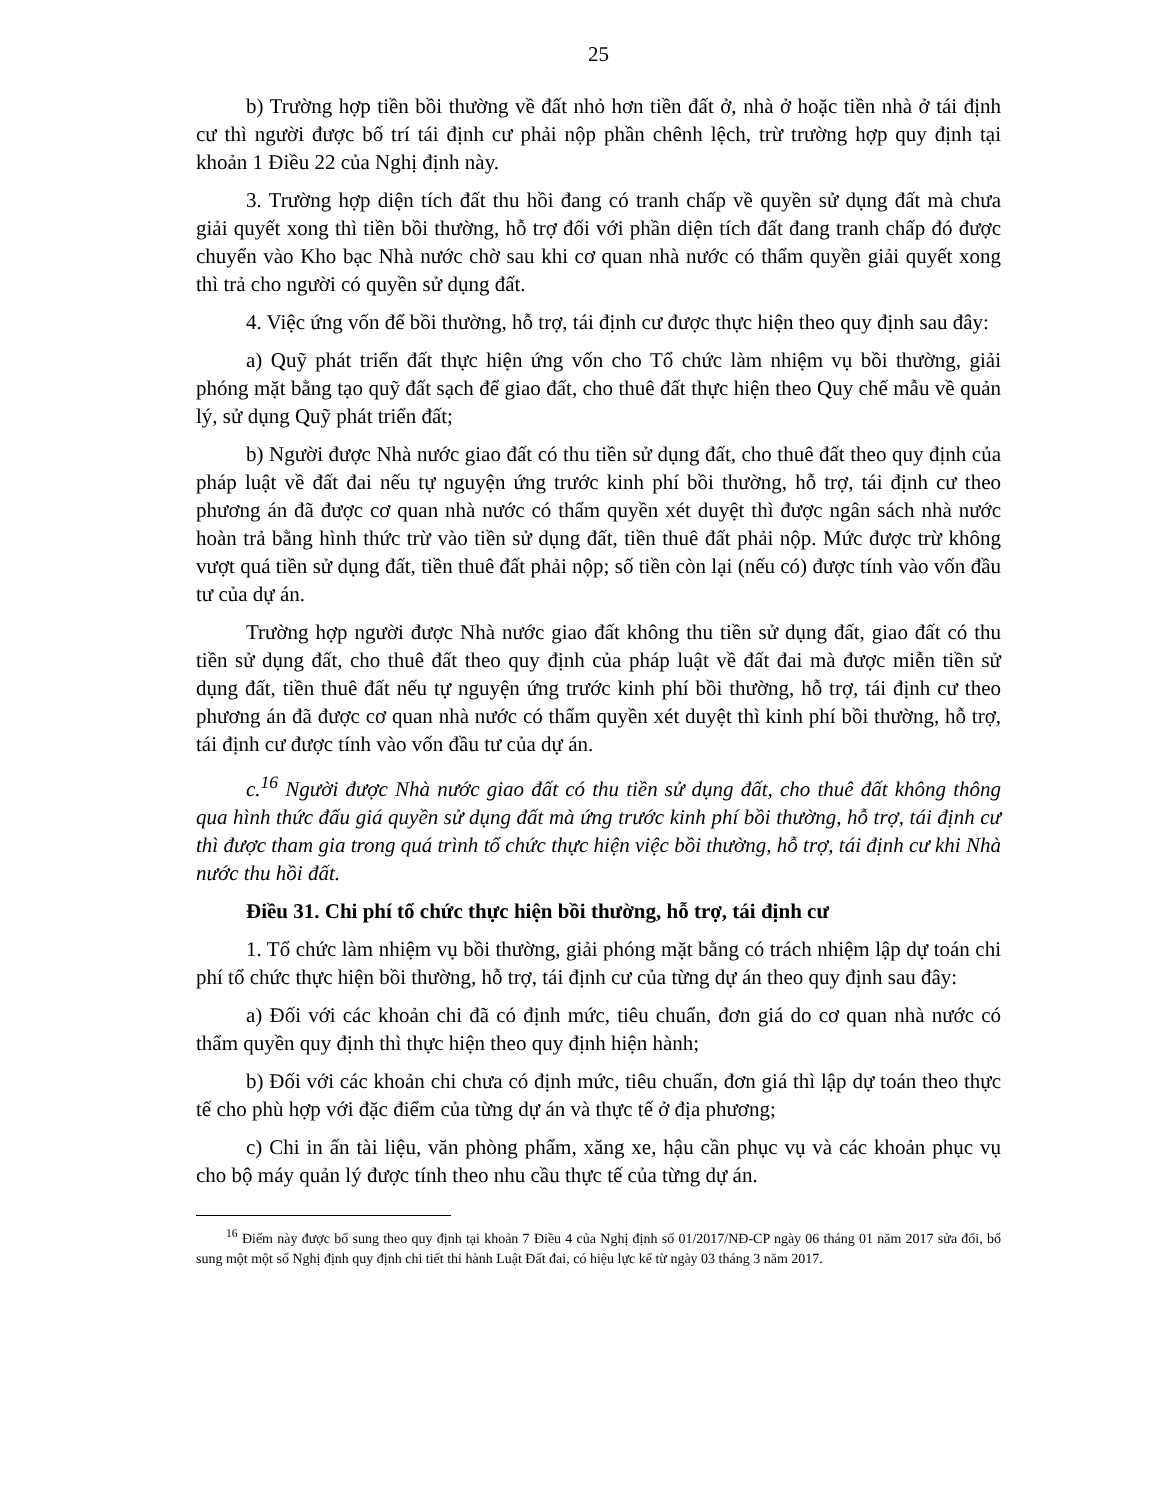25
b) Trường hợp tiền bồi thường về đất nhỏ hơn tiền đất ở, nhà ở hoặc tiền nhà ở tái định cư thì người được bố trí tái định cư phải nộp phần chênh lệch, trừ trường hợp quy định tại khoản 1 Điều 22 của Nghị định này.
3. Trường hợp diện tích đất thu hồi đang có tranh chấp về quyền sử dụng đất mà chưa giải quyết xong thì tiền bồi thường, hỗ trợ đối với phần diện tích đất đang tranh chấp đó được chuyển vào Kho bạc Nhà nước chờ sau khi cơ quan nhà nước có thẩm quyền giải quyết xong thì trả cho người có quyền sử dụng đất.
4. Việc ứng vốn để bồi thường, hỗ trợ, tái định cư được thực hiện theo quy định sau đây:
a) Quỹ phát triển đất thực hiện ứng vốn cho Tổ chức làm nhiệm vụ bồi thường, giải phóng mặt bằng tạo quỹ đất sạch để giao đất, cho thuê đất thực hiện theo Quy chế mẫu về quản lý, sử dụng Quỹ phát triển đất;
b) Người được Nhà nước giao đất có thu tiền sử dụng đất, cho thuê đất theo quy định của pháp luật về đất đai nếu tự nguyện ứng trước kinh phí bồi thường, hỗ trợ, tái định cư theo phương án đã được cơ quan nhà nước có thẩm quyền xét duyệt thì được ngân sách nhà nước hoàn trả bằng hình thức trừ vào tiền sử dụng đất, tiền thuê đất phải nộp. Mức được trừ không vượt quá tiền sử dụng đất, tiền thuê đất phải nộp; số tiền còn lại (nếu có) được tính vào vốn đầu tư của dự án.
Trường hợp người được Nhà nước giao đất không thu tiền sử dụng đất, giao đất có thu tiền sử dụng đất, cho thuê đất theo quy định của pháp luật về đất đai mà được miễn tiền sử dụng đất, tiền thuê đất nếu tự nguyện ứng trước kinh phí bồi thường, hỗ trợ, tái định cư theo phương án đã được cơ quan nhà nước có thẩm quyền xét duyệt thì kinh phí bồi thường, hỗ trợ, tái định cư được tính vào vốn đầu tư của dự án.
c.<sup>16</sup> Người được Nhà nước giao đất có thu tiền sử dụng đất, cho thuê đất không thông qua hình thức đấu giá quyền sử dụng đất mà ứng trước kinh phí bồi thường, hỗ trợ, tái định cư thì được tham gia trong quá trình tổ chức thực hiện việc bồi thường, hỗ trợ, tái định cư khi Nhà nước thu hồi đất.
Điều 31. Chi phí tổ chức thực hiện bồi thường, hỗ trợ, tái định cư
1. Tổ chức làm nhiệm vụ bồi thường, giải phóng mặt bằng có trách nhiệm lập dự toán chi phí tổ chức thực hiện bồi thường, hỗ trợ, tái định cư của từng dự án theo quy định sau đây:
a) Đối với các khoản chi đã có định mức, tiêu chuẩn, đơn giá do cơ quan nhà nước có thẩm quyền quy định thì thực hiện theo quy định hiện hành;
b) Đối với các khoản chi chưa có định mức, tiêu chuẩn, đơn giá thì lập dự toán theo thực tế cho phù hợp với đặc điểm của từng dự án và thực tế ở địa phương;
c) Chi in ấn tài liệu, văn phòng phẩm, xăng xe, hậu cần phục vụ và các khoản phục vụ cho bộ máy quản lý được tính theo nhu cầu thực tế của từng dự án.
<sup>16</sup> Điểm này được bổ sung theo quy định tại khoản 7 Điều 4 của Nghị định số 01/2017/NĐ-CP ngày 06 tháng 01 năm 2017 sửa đổi, bổ sung một một số Nghị định quy định chi tiết thi hành Luật Đất đai, có hiệu lực kể từ ngày 03 tháng 3 năm 2017.